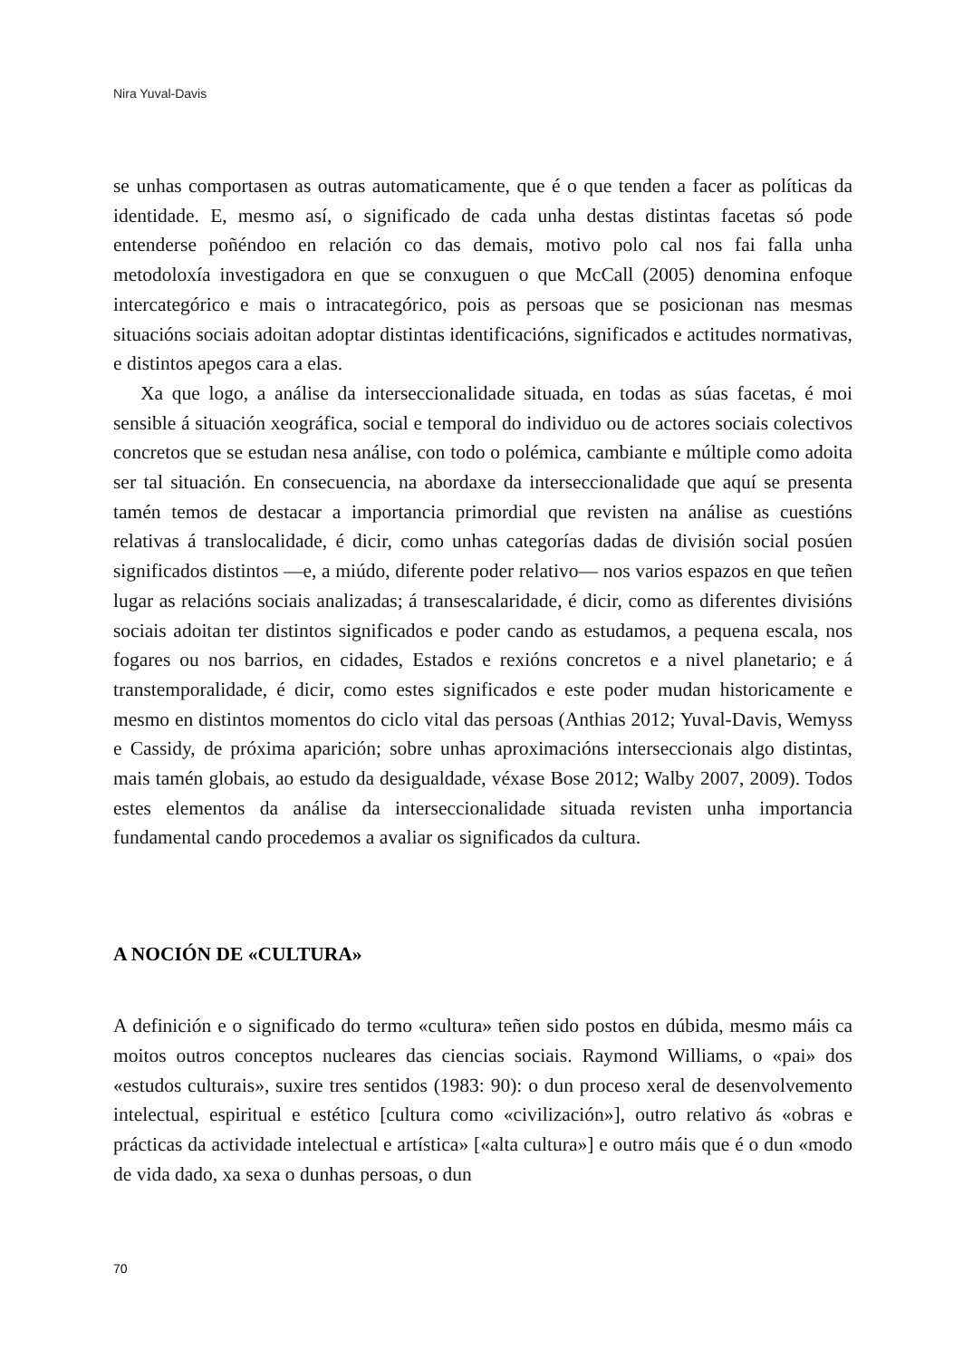Nira Yuval-Davis
se unhas comportasen as outras automaticamente, que é o que tenden a facer as políticas da identidade. E, mesmo así, o significado de cada unha destas distintas facetas só pode entenderse poñéndoo en relación co das demais, motivo polo cal nos fai falla unha metodoloxía investigadora en que se conxuguen o que McCall (2005) denomina enfoque intercategórico e mais o intracategórico, pois as persoas que se posicionan nas mesmas situacións sociais adoitan adoptar distintas identificacións, significados e actitudes normativas, e distintos apegos cara a elas.
Xa que logo, a análise da interseccionalidade situada, en todas as súas facetas, é moi sensible á situación xeográfica, social e temporal do individuo ou de actores sociais colectivos concretos que se estudan nesa análise, con todo o polémica, cambiante e múltiple como adoita ser tal situación. En consecuencia, na abordaxe da interseccionalidade que aquí se presenta tamén temos de destacar a importancia primordial que revisten na análise as cuestións relativas á translocalidade, é dicir, como unhas categorías dadas de división social posúen significados distintos —e, a miúdo, diferente poder relativo— nos varios espazos en que teñen lugar as relacións sociais analizadas; á transescalaridade, é dicir, como as diferentes divisións sociais adoitan ter distintos significados e poder cando as estudamos, a pequena escala, nos fogares ou nos barrios, en cidades, Estados e rexións concretos e a nivel planetario; e á transtemporalidade, é dicir, como estes significados e este poder mudan historicamente e mesmo en distintos momentos do ciclo vital das persoas (Anthias 2012; Yuval-Davis, Wemyss e Cassidy, de próxima aparición; sobre unhas aproximacións interseccionais algo distintas, mais tamén globais, ao estudo da desigualdade, véxase Bose 2012; Walby 2007, 2009). Todos estes elementos da análise da interseccionalidade situada revisten unha importancia fundamental cando procedemos a avaliar os significados da cultura.
A NOCIÓN DE «CULTURA»
A definición e o significado do termo «cultura» teñen sido postos en dúbida, mesmo máis ca moitos outros conceptos nucleares das ciencias sociais. Raymond Williams, o «pai» dos «estudos culturais», suxire tres sentidos (1983: 90): o dun proceso xeral de desenvolvemento intelectual, espiritual e estético [cultura como «civilización»], outro relativo ás «obras e prácticas da actividade intelectual e artística» [«alta cultura»] e outro máis que é o dun «modo de vida dado, xa sexa o dunhas persoas, o dun
70